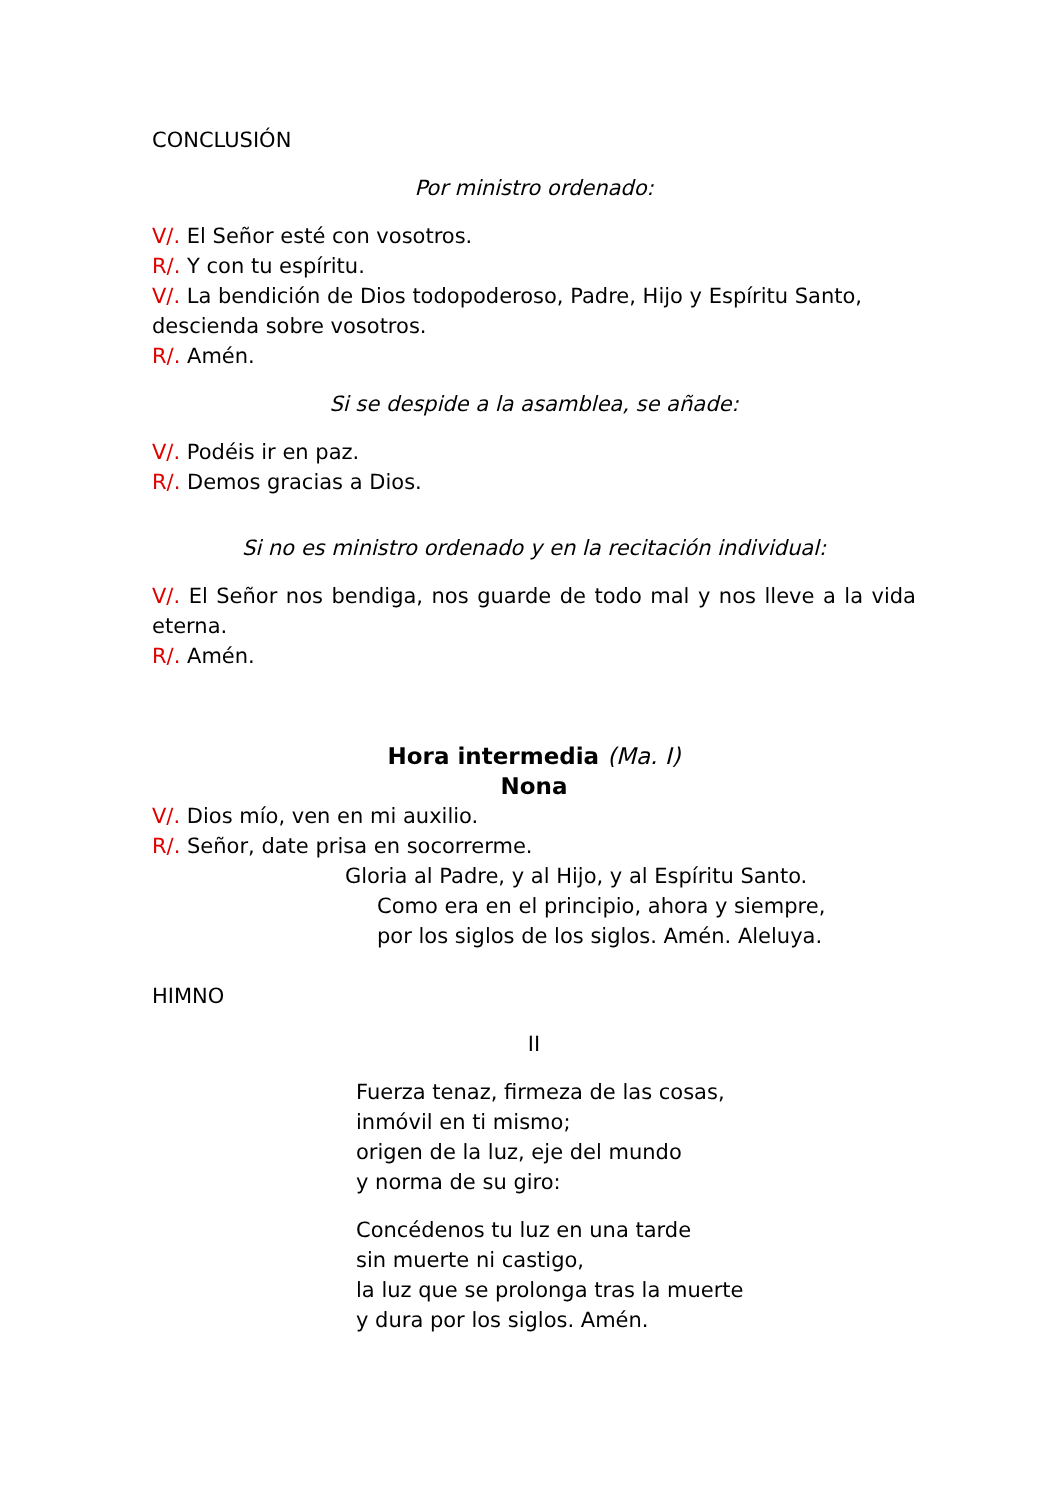CONCLUSIÓN
Por ministro ordenado:
V/. El Señor esté con vosotros.
R/. Y con tu espíritu.
V/. La bendición de Dios todopoderoso, Padre, Hijo y Espíritu Santo, descienda sobre vosotros.
R/. Amén.
Si se despide a la asamblea, se añade:
V/. Podéis ir en paz.
R/. Demos gracias a Dios.
Si no es ministro ordenado y en la recitación individual:
V/. El Señor nos bendiga, nos guarde de todo mal y nos lleve a la vida eterna.
R/. Amén.
Hora intermedia (Ma. I)
Nona
V/. Dios mío, ven en mi auxilio.
R/. Señor, date prisa en socorrerme.
Gloria al Padre, y al Hijo, y al Espíritu Santo.
Como era en el principio, ahora y siempre,
por los siglos de los siglos. Amén. Aleluya.
HIMNO
II
Fuerza tenaz, firmeza de las cosas,
inmóvil en ti mismo;
origen de la luz, eje del mundo
y norma de su giro:
Concédenos tu luz en una tarde
sin muerte ni castigo,
la luz que se prolonga tras la muerte
y dura por los siglos. Amén.